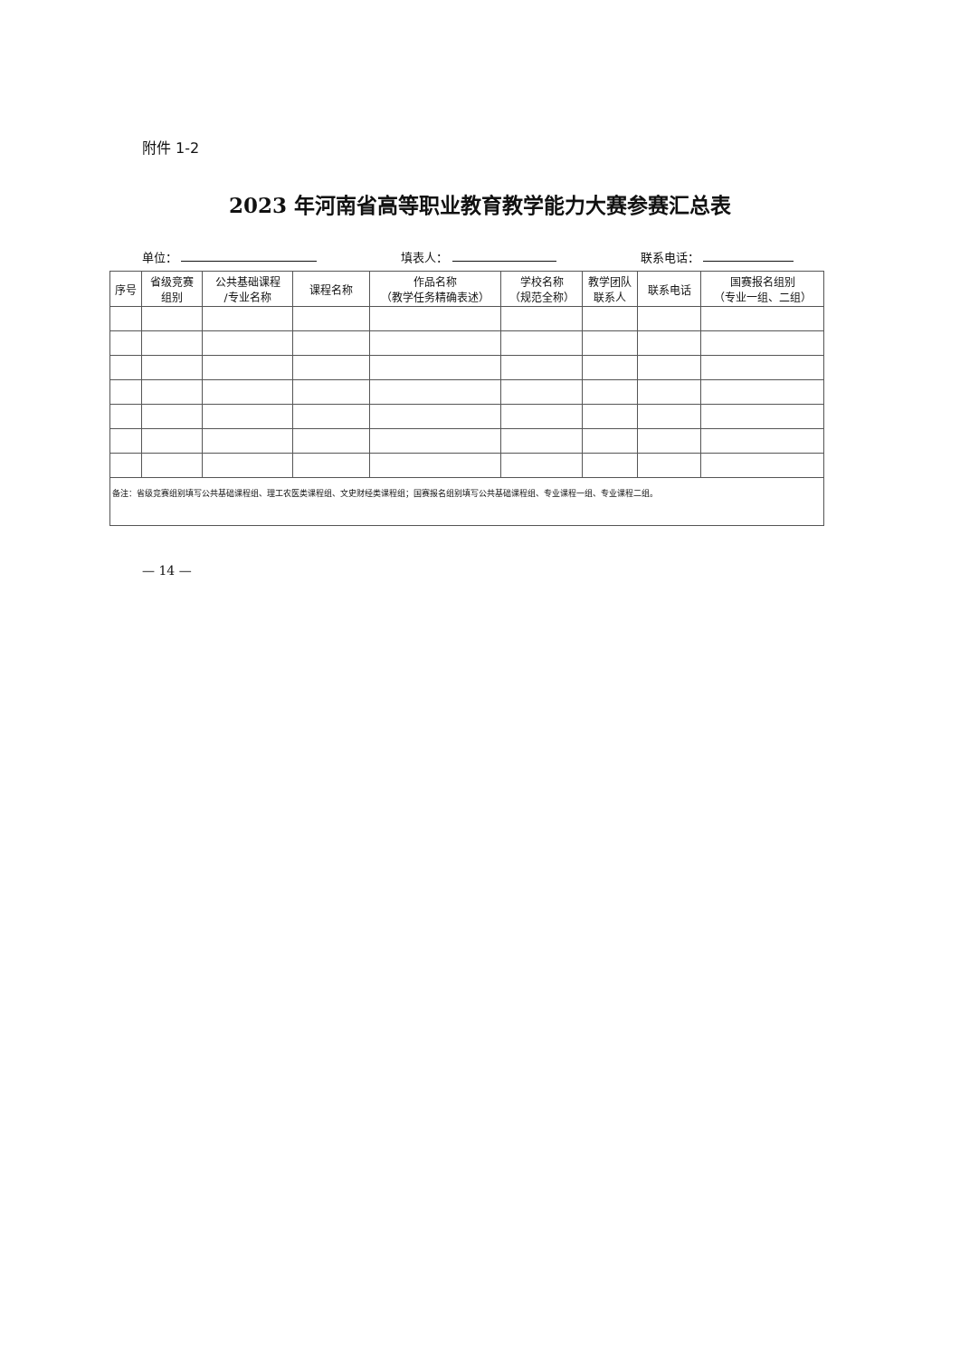附件 1-2
2023 年河南省高等职业教育教学能力大赛参赛汇总表
单位： 填表人： 联系电话：
| 序号 | 省级竞赛 组别 | 公共基础课程 /专业名称 | 课程名称 | 作品名称 （教学任务精确表述） | 学校名称 （规范全称） | 教学团队 联系人 | 联系电话 | 国赛报名组别 （专业一组、二组） |
| --- | --- | --- | --- | --- | --- | --- | --- | --- |
| 备注：省级竞赛组别填写公共基础课程组、理工农医类课程组、文史财经类课程组；国赛报名组别填写公共基础课程组、专业课程一组、专业课程二组。 | | | | | | | | |
— 14 —